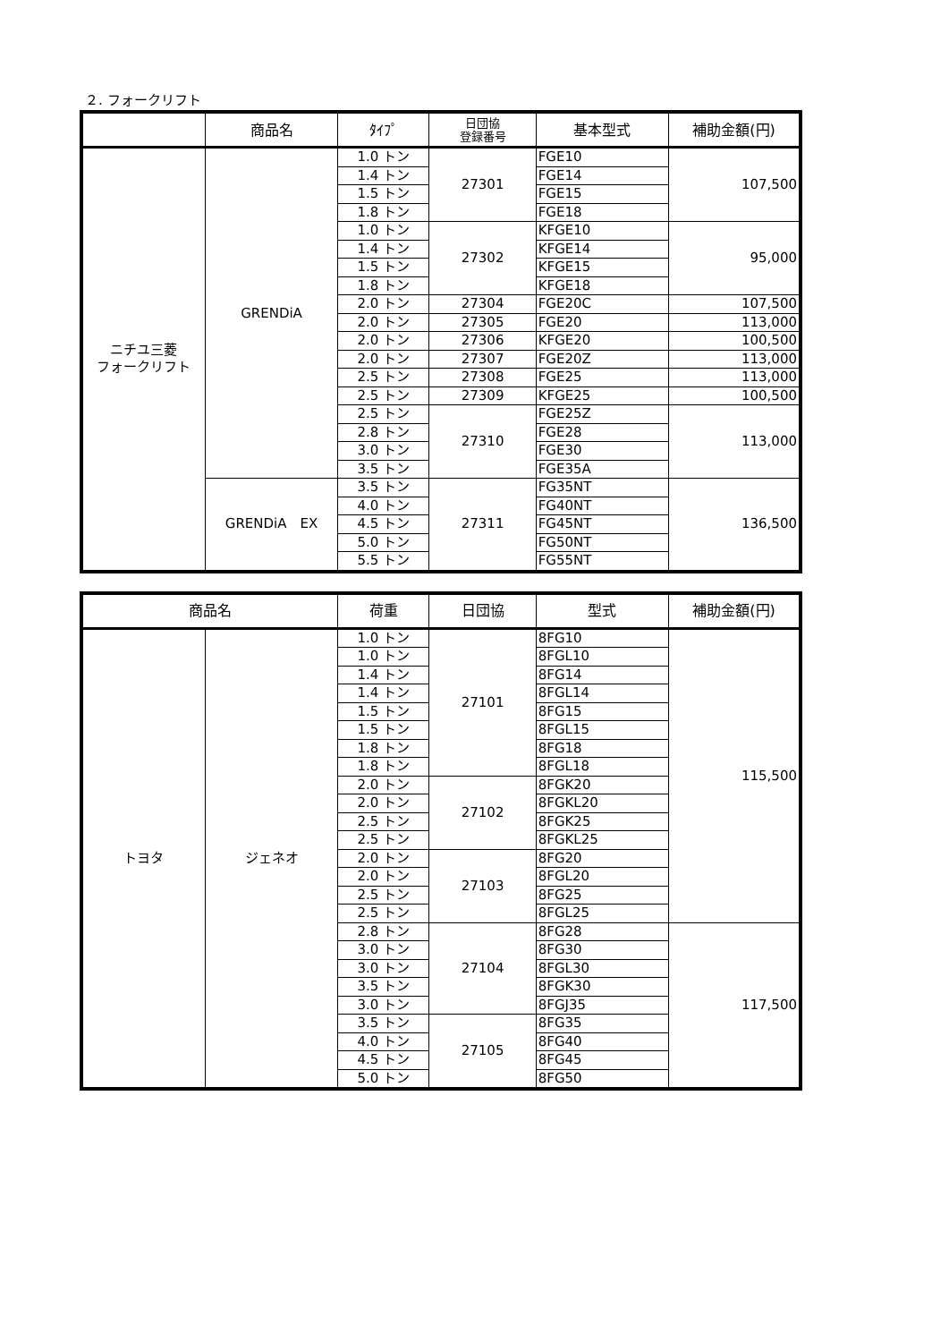２. フォークリフト
| | 商品名 | ﾀｲﾌﾟ | 日団協 登録番号 | 基本型式 | 補助金額(円) |
| --- | --- | --- | --- | --- | --- |
| ニチユ三菱 フォークリフト | GRENDiA | 1.0 トン | 27301 | FGE10 | 107,500 |
| | | 1.4 トン | | FGE14 | |
| | | 1.5 トン | | FGE15 | |
| | | 1.8 トン | | FGE18 | |
| | | 1.0 トン | 27302 | KFGE10 | 95,000 |
| | | 1.4 トン | | KFGE14 | |
| | | 1.5 トン | | KFGE15 | |
| | | 1.8 トン | | KFGE18 | |
| | | 2.0 トン | 27304 | FGE20C | 107,500 |
| | | 2.0 トン | 27305 | FGE20 | 113,000 |
| | | 2.0 トン | 27306 | KFGE20 | 100,500 |
| | | 2.0 トン | 27307 | FGE20Z | 113,000 |
| | | 2.5 トン | 27308 | FGE25 | 113,000 |
| | | 2.5 トン | 27309 | KFGE25 | 100,500 |
| | | 2.5 トン | 27310 | FGE25Z | 113,000 |
| | | 2.8 トン | | FGE28 | |
| | | 3.0 トン | | FGE30 | |
| | | 3.5 トン | | FGE35A | |
| | GRENDiA EX | 3.5 トン | 27311 | FG35NT | 136,500 |
| | | 4.0 トン | | FG40NT | |
| | | 4.5 トン | | FG45NT | |
| | | 5.0 トン | | FG50NT | |
| | | 5.5 トン | | FG55NT | |
| 商品名 | | 荷重 | 日団協 | 型式 | 補助金額(円) |
| --- | --- | --- | --- | --- | --- |
| トヨタ | ジェネオ | 1.0 トン | 27101 | 8FG10 | 115,500 |
| | | 1.0 トン | | 8FGL10 | |
| | | 1.4 トン | | 8FG14 | |
| | | 1.4 トン | | 8FGL14 | |
| | | 1.5 トン | | 8FG15 | |
| | | 1.5 トン | | 8FGL15 | |
| | | 1.8 トン | | 8FG18 | |
| | | 1.8 トン | | 8FGL18 | |
| | | 2.0 トン | 27102 | 8FGK20 | |
| | | 2.0 トン | | 8FGKL20 | |
| | | 2.5 トン | | 8FGK25 | |
| | | 2.5 トン | | 8FGKL25 | |
| | | 2.0 トン | 27103 | 8FG20 | |
| | | 2.0 トン | | 8FGL20 | |
| | | 2.5 トン | | 8FG25 | |
| | | 2.5 トン | | 8FGL25 | |
| | | 2.8 トン | 27104 | 8FG28 | 117,500 |
| | | 3.0 トン | | 8FG30 | |
| | | 3.0 トン | | 8FGL30 | |
| | | 3.5 トン | | 8FGK30 | |
| | | 3.0 トン | | 8FGJ35 | |
| | | 3.5 トン | 27105 | 8FG35 | |
| | | 4.0 トン | | 8FG40 | |
| | | 4.5 トン | | 8FG45 | |
| | | 5.0 トン | | 8FG50 | |